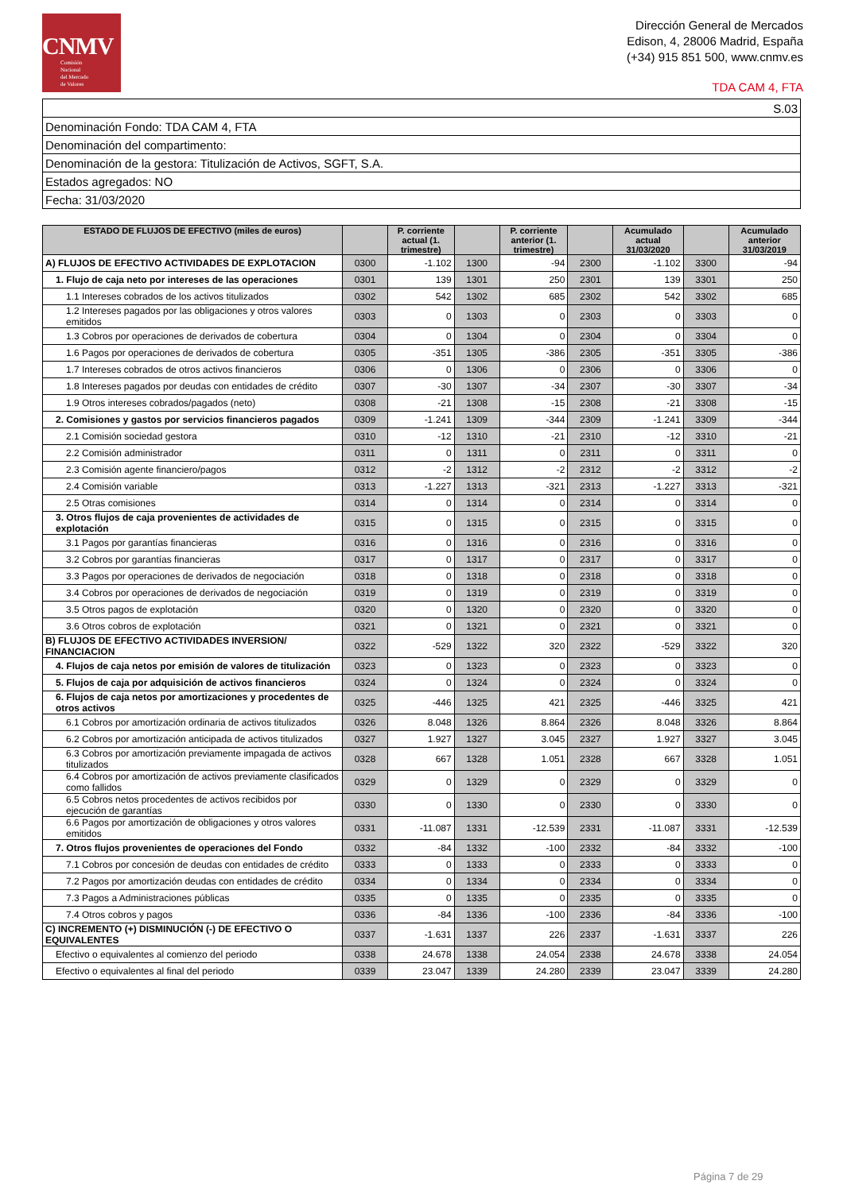CNMV
Comisión
Nacional
del Mercado
de Valores
Dirección General de Mercados
Edison, 4, 28006 Madrid, España
(+34) 915 851 500, www.cnmv.es
TDA CAM 4, FTA
| S.03 |
| Denominación Fondo: TDA CAM 4, FTA |
| Denominación del compartimento: |
| Denominación de la gestora: Titulización de Activos, SGFT, S.A. |
| Estados agregados: NO |
| Fecha: 31/03/2020 |
| ESTADO DE FLUJOS DE EFECTIVO (miles de euros) | | P. corriente actual (1. trimestre) | | P. corriente anterior (1. trimestre) | | Acumulado actual 31/03/2020 | | Acumulado anterior 31/03/2019 |
| --- | --- | --- | --- | --- | --- | --- | --- | --- |
| A) FLUJOS DE EFECTIVO ACTIVIDADES DE EXPLOTACION | 0300 | -1.102 | 1300 | -94 | 2300 | -1.102 | 3300 | -94 |
| 1. Flujo de caja neto por intereses de las operaciones | 0301 | 139 | 1301 | 250 | 2301 | 139 | 3301 | 250 |
| 1.1 Intereses cobrados de los activos titulizados | 0302 | 542 | 1302 | 685 | 2302 | 542 | 3302 | 685 |
| 1.2 Intereses pagados por las obligaciones y otros valores emitidos | 0303 | 0 | 1303 | 0 | 2303 | 0 | 3303 | 0 |
| 1.3 Cobros por operaciones de derivados de cobertura | 0304 | 0 | 1304 | 0 | 2304 | 0 | 3304 | 0 |
| 1.6 Pagos por operaciones de derivados de cobertura | 0305 | -351 | 1305 | -386 | 2305 | -351 | 3305 | -386 |
| 1.7 Intereses cobrados de otros activos financieros | 0306 | 0 | 1306 | 0 | 2306 | 0 | 3306 | 0 |
| 1.8 Intereses pagados por deudas con entidades de crédito | 0307 | -30 | 1307 | -34 | 2307 | -30 | 3307 | -34 |
| 1.9 Otros intereses cobrados/pagados (neto) | 0308 | -21 | 1308 | -15 | 2308 | -21 | 3308 | -15 |
| 2. Comisiones y gastos por servicios financieros pagados | 0309 | -1.241 | 1309 | -344 | 2309 | -1.241 | 3309 | -344 |
| 2.1 Comisión sociedad gestora | 0310 | -12 | 1310 | -21 | 2310 | -12 | 3310 | -21 |
| 2.2 Comisión administrador | 0311 | 0 | 1311 | 0 | 2311 | 0 | 3311 | 0 |
| 2.3 Comisión agente financiero/pagos | 0312 | -2 | 1312 | -2 | 2312 | -2 | 3312 | -2 |
| 2.4 Comisión variable | 0313 | -1.227 | 1313 | -321 | 2313 | -1.227 | 3313 | -321 |
| 2.5 Otras comisiones | 0314 | 0 | 1314 | 0 | 2314 | 0 | 3314 | 0 |
| 3. Otros flujos de caja provenientes de actividades de explotación | 0315 | 0 | 1315 | 0 | 2315 | 0 | 3315 | 0 |
| 3.1 Pagos por garantías financieras | 0316 | 0 | 1316 | 0 | 2316 | 0 | 3316 | 0 |
| 3.2 Cobros por garantías financieras | 0317 | 0 | 1317 | 0 | 2317 | 0 | 3317 | 0 |
| 3.3 Pagos por operaciones de derivados de negociación | 0318 | 0 | 1318 | 0 | 2318 | 0 | 3318 | 0 |
| 3.4 Cobros por operaciones de derivados de negociación | 0319 | 0 | 1319 | 0 | 2319 | 0 | 3319 | 0 |
| 3.5 Otros pagos de explotación | 0320 | 0 | 1320 | 0 | 2320 | 0 | 3320 | 0 |
| 3.6 Otros cobros de explotación | 0321 | 0 | 1321 | 0 | 2321 | 0 | 3321 | 0 |
| B) FLUJOS DE EFECTIVO ACTIVIDADES INVERSION/ FINANCIACION | 0322 | -529 | 1322 | 320 | 2322 | -529 | 3322 | 320 |
| 4. Flujos de caja netos por emisión de valores de titulización | 0323 | 0 | 1323 | 0 | 2323 | 0 | 3323 | 0 |
| 5. Flujos de caja por adquisición de activos financieros | 0324 | 0 | 1324 | 0 | 2324 | 0 | 3324 | 0 |
| 6. Flujos de caja netos por amortizaciones y procedentes de otros activos | 0325 | -446 | 1325 | 421 | 2325 | -446 | 3325 | 421 |
| 6.1 Cobros por amortización ordinaria de activos titulizados | 0326 | 8.048 | 1326 | 8.864 | 2326 | 8.048 | 3326 | 8.864 |
| 6.2 Cobros por amortización anticipada de activos titulizados | 0327 | 1.927 | 1327 | 3.045 | 2327 | 1.927 | 3327 | 3.045 |
| 6.3 Cobros por amortización previamente impagada de activos titulizados | 0328 | 667 | 1328 | 1.051 | 2328 | 667 | 3328 | 1.051 |
| 6.4 Cobros por amortización de activos previamente clasificados como fallidos | 0329 | 0 | 1329 | 0 | 2329 | 0 | 3329 | 0 |
| 6.5 Cobros netos procedentes de activos recibidos por ejecución de garantías | 0330 | 0 | 1330 | 0 | 2330 | 0 | 3330 | 0 |
| 6.6 Pagos por amortización de obligaciones y otros valores emitidos | 0331 | -11.087 | 1331 | -12.539 | 2331 | -11.087 | 3331 | -12.539 |
| 7. Otros flujos provenientes de operaciones del Fondo | 0332 | -84 | 1332 | -100 | 2332 | -84 | 3332 | -100 |
| 7.1 Cobros por concesión de deudas con entidades de crédito | 0333 | 0 | 1333 | 0 | 2333 | 0 | 3333 | 0 |
| 7.2 Pagos por amortización deudas con entidades de crédito | 0334 | 0 | 1334 | 0 | 2334 | 0 | 3334 | 0 |
| 7.3 Pagos a Administraciones públicas | 0335 | 0 | 1335 | 0 | 2335 | 0 | 3335 | 0 |
| 7.4 Otros cobros y pagos | 0336 | -84 | 1336 | -100 | 2336 | -84 | 3336 | -100 |
| C) INCREMENTO (+) DISMINUCIÓN (-) DE EFECTIVO O EQUIVALENTES | 0337 | -1.631 | 1337 | 226 | 2337 | -1.631 | 3337 | 226 |
| Efectivo o equivalentes al comienzo del periodo | 0338 | 24.678 | 1338 | 24.054 | 2338 | 24.678 | 3338 | 24.054 |
| Efectivo o equivalentes al final del periodo | 0339 | 23.047 | 1339 | 24.280 | 2339 | 23.047 | 3339 | 24.280 |
Página 7 de 29